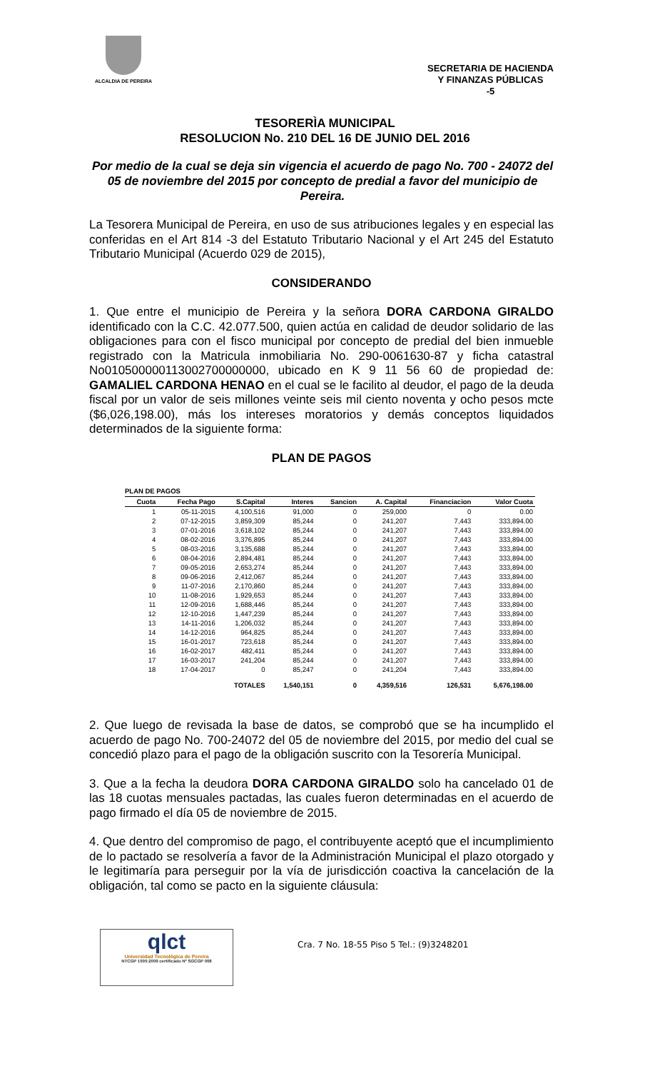ALCALDIA DE PEREIRA
SECRETARIA DE HACIENDA
Y FINANZAS PÚBLICAS
-5
TESORERÌA MUNICIPAL
RESOLUCION No. 210 DEL 16 DE JUNIO DEL 2016
Por medio de la cual se deja sin vigencia el acuerdo de pago No. 700 - 24072 del 05 de noviembre del 2015 por concepto de predial a favor del municipio de Pereira.
La Tesorera Municipal de Pereira, en uso de sus atribuciones legales y en especial las conferidas en el Art 814 -3 del Estatuto Tributario Nacional y el Art 245 del Estatuto Tributario Municipal (Acuerdo 029 de 2015),
CONSIDERANDO
1. Que entre el municipio de Pereira y la señora DORA CARDONA GIRALDO identificado con la C.C. 42.077.500, quien actúa en calidad de deudor solidario de las obligaciones para con el fisco municipal por concepto de predial del bien inmueble registrado con la Matricula inmobiliaria No. 290-0061630-87 y ficha catastral No010500000113002700000000, ubicado en K 9 11 56 60 de propiedad de: GAMALIEL CARDONA HENAO en el cual se le facilito al deudor, el pago de la deuda fiscal por un valor de seis millones veinte seis mil ciento noventa y ocho pesos mcte ($6,026,198.00), más los intereses moratorios y demás conceptos liquidados determinados de la siguiente forma:
PLAN DE PAGOS
PLAN DE PAGOS
| Cuota | Fecha Pago | S.Capital | Interes | Sancion | A. Capital | Financiacion | Valor Cuota |
| --- | --- | --- | --- | --- | --- | --- | --- |
| 1 | 05-11-2015 | 4,100,516 | 91,000 | 0 | 259,000 | 0 | 0.00 |
| 2 | 07-12-2015 | 3,859,309 | 85,244 | 0 | 241,207 | 7,443 | 333,894.00 |
| 3 | 07-01-2016 | 3,618,102 | 85,244 | 0 | 241,207 | 7,443 | 333,894.00 |
| 4 | 08-02-2016 | 3,376,895 | 85,244 | 0 | 241,207 | 7,443 | 333,894.00 |
| 5 | 08-03-2016 | 3,135,688 | 85,244 | 0 | 241,207 | 7,443 | 333,894.00 |
| 6 | 08-04-2016 | 2,894,481 | 85,244 | 0 | 241,207 | 7,443 | 333,894.00 |
| 7 | 09-05-2016 | 2,653,274 | 85,244 | 0 | 241,207 | 7,443 | 333,894.00 |
| 8 | 09-06-2016 | 2,412,067 | 85,244 | 0 | 241,207 | 7,443 | 333,894.00 |
| 9 | 11-07-2016 | 2,170,860 | 85,244 | 0 | 241,207 | 7,443 | 333,894.00 |
| 10 | 11-08-2016 | 1,929,653 | 85,244 | 0 | 241,207 | 7,443 | 333,894.00 |
| 11 | 12-09-2016 | 1,688,446 | 85,244 | 0 | 241,207 | 7,443 | 333,894.00 |
| 12 | 12-10-2016 | 1,447,239 | 85,244 | 0 | 241,207 | 7,443 | 333,894.00 |
| 13 | 14-11-2016 | 1,206,032 | 85,244 | 0 | 241,207 | 7,443 | 333,894.00 |
| 14 | 14-12-2016 | 964,825 | 85,244 | 0 | 241,207 | 7,443 | 333,894.00 |
| 15 | 16-01-2017 | 723,618 | 85,244 | 0 | 241,207 | 7,443 | 333,894.00 |
| 16 | 16-02-2017 | 482,411 | 85,244 | 0 | 241,207 | 7,443 | 333,894.00 |
| 17 | 16-03-2017 | 241,204 | 85,244 | 0 | 241,207 | 7,443 | 333,894.00 |
| 18 | 17-04-2017 | 0 | 85,247 | 0 | 241,204 | 7,443 | 333,894.00 |
| | | TOTALES | 1,540,151 | 0 | 4,359,516 | 126,531 | 5,676,198.00 |
2. Que luego de revisada la base de datos, se comprobó que se ha incumplido el acuerdo de pago No. 700-24072 del 05 de noviembre del 2015, por medio del cual se concedió plazo para el pago de la obligación suscrito con la Tesorería Municipal.
3. Que a la fecha la deudora DORA CARDONA GIRALDO solo ha cancelado 01 de las 18 cuotas mensuales pactadas, las cuales fueron determinadas en el acuerdo de pago firmado el día 05 de noviembre de 2015.
4. Que dentro del compromiso de pago, el contribuyente aceptó que el incumplimiento de lo pactado se resolvería a favor de la Administración Municipal el plazo otorgado y le legitimaría para perseguir por la vía de jurisdicción coactiva la cancelación de la obligación, tal como se pacto en la siguiente cláusula:
qlct
Universidad Tecnológica de Pereira
NTCGP 1000:2009 certificado Nº SGCGP 008
Cra. 7 No. 18-55 Piso 5 Tel.: (9)3248201